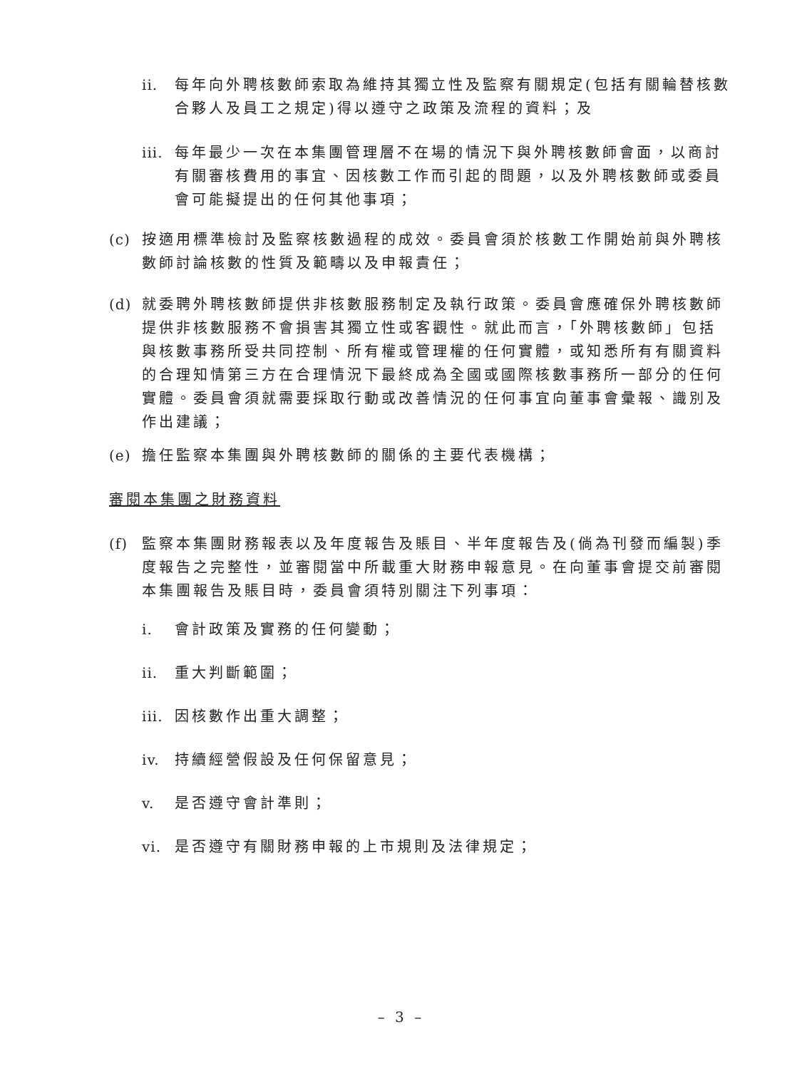ii. 每年向外聘核數師索取為維持其獨立性及監察有關規定(包括有關輪替核數合夥人及員工之規定)得以遵守之政策及流程的資料；及
iii. 每年最少一次在本集團管理層不在場的情況下與外聘核數師會面，以商討有關審核費用的事宜、因核數工作而引起的問題，以及外聘核數師或委員會可能擬提出的任何其他事項；
(c) 按適用標準檢討及監察核數過程的成效。委員會須於核數工作開始前與外聘核數師討論核數的性質及範疇以及申報責任；
(d) 就委聘外聘核數師提供非核數服務制定及執行政策。委員會應確保外聘核數師提供非核數服務不會損害其獨立性或客觀性。就此而言，「外聘核數師」包括與核數事務所受共同控制、所有權或管理權的任何實體，或知悉所有有關資料的合理知情第三方在合理情況下最終成為全國或國際核數事務所一部分的任何實體。委員會須就需要採取行動或改善情況的任何事宜向董事會彙報、識別及作出建議；
(e) 擔任監察本集團與外聘核數師的關係的主要代表機構；
審閱本集團之財務資料
(f) 監察本集團財務報表以及年度報告及賬目、半年度報告及(倘為刊發而編製)季度報告之完整性，並審閱當中所載重大財務申報意見。在向董事會提交前審閱本集團報告及賬目時，委員會須特別關注下列事項：
i. 會計政策及實務的任何變動；
ii. 重大判斷範圍；
iii. 因核數作出重大調整；
iv. 持續經營假設及任何保留意見；
v. 是否遵守會計準則；
vi. 是否遵守有關財務申報的上市規則及法律規定；
– 3 –